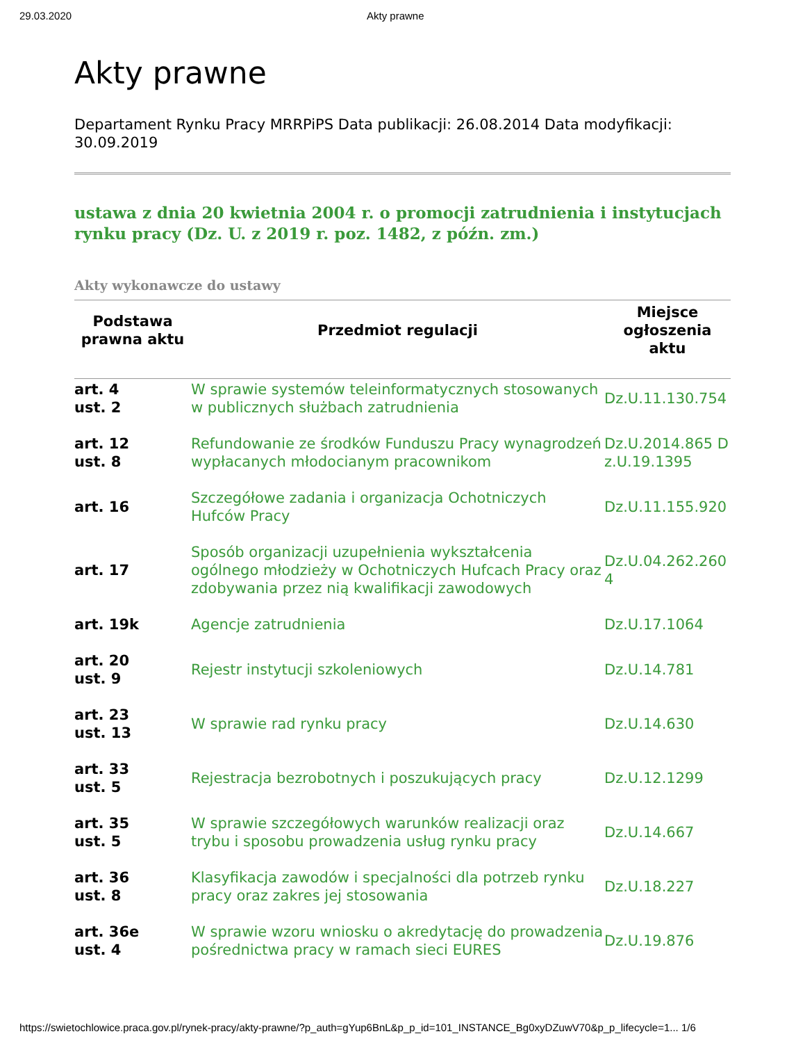29.03.2020 Akty prawne
Akty prawne
Departament Rynku Pracy MRRPiPS Data publikacji: 26.08.2014 Data modyfikacji: 30.09.2019
ustawa z dnia 20 kwietnia 2004 r. o promocji zatrudnienia i instytucjach rynku pracy (Dz. U. z 2019 r. poz. 1482, z późn. zm.)
Akty wykonawcze do ustawy
| Podstawa prawna aktu | Przedmiot regulacji | Miejsce ogłoszenia aktu |
| --- | --- | --- |
| art. 4 ust. 2 | W sprawie systemów teleinformatycznych stosowanych w publicznych służbach zatrudnienia | Dz.U.11.130.754 |
| art. 12 ust. 8 | Refundowanie ze środków Funduszu Pracy wynagrodzeń wypłacanych młodocianym pracownikom | Dz.U.2014.865 Dz.U.19.1395 |
| art. 16 | Szczegółowe zadania i organizacja Ochotniczych Hufców Pracy | Dz.U.11.155.920 |
| art. 17 | Sposób organizacji uzupełnienia wykształcenia ogólnego młodzieży w Ochotniczych Hufcach Pracy oraz zdobywania przez nią kwalifikacji zawodowych | Dz.U.04.262.2604 |
| art. 19k | Agencje zatrudnienia | Dz.U.17.1064 |
| art. 20 ust. 9 | Rejestr instytucji szkoleniowych | Dz.U.14.781 |
| art. 23 ust. 13 | W sprawie rad rynku pracy | Dz.U.14.630 |
| art. 33 ust. 5 | Rejestracja bezrobotnych i poszukujących pracy | Dz.U.12.1299 |
| art. 35 ust. 5 | W sprawie szczegółowych warunków realizacji oraz trybu i sposobu prowadzenia usług rynku pracy | Dz.U.14.667 |
| art. 36 ust. 8 | Klasyfikacja zawodów i specjalności dla potrzeb rynku pracy oraz zakres jej stosowania | Dz.U.18.227 |
| art. 36e ust. 4 | W sprawie wzoru wniosku o akredytację do prowadzenia pośrednictwa pracy w ramach sieci EURES | Dz.U.19.876 |
https://swietochlowice.praca.gov.pl/rynek-pracy/akty-prawne/?p_auth=gYup6BnL&p_p_id=101_INSTANCE_Bg0xyDZuwV70&p_p_lifecycle=1... 1/6